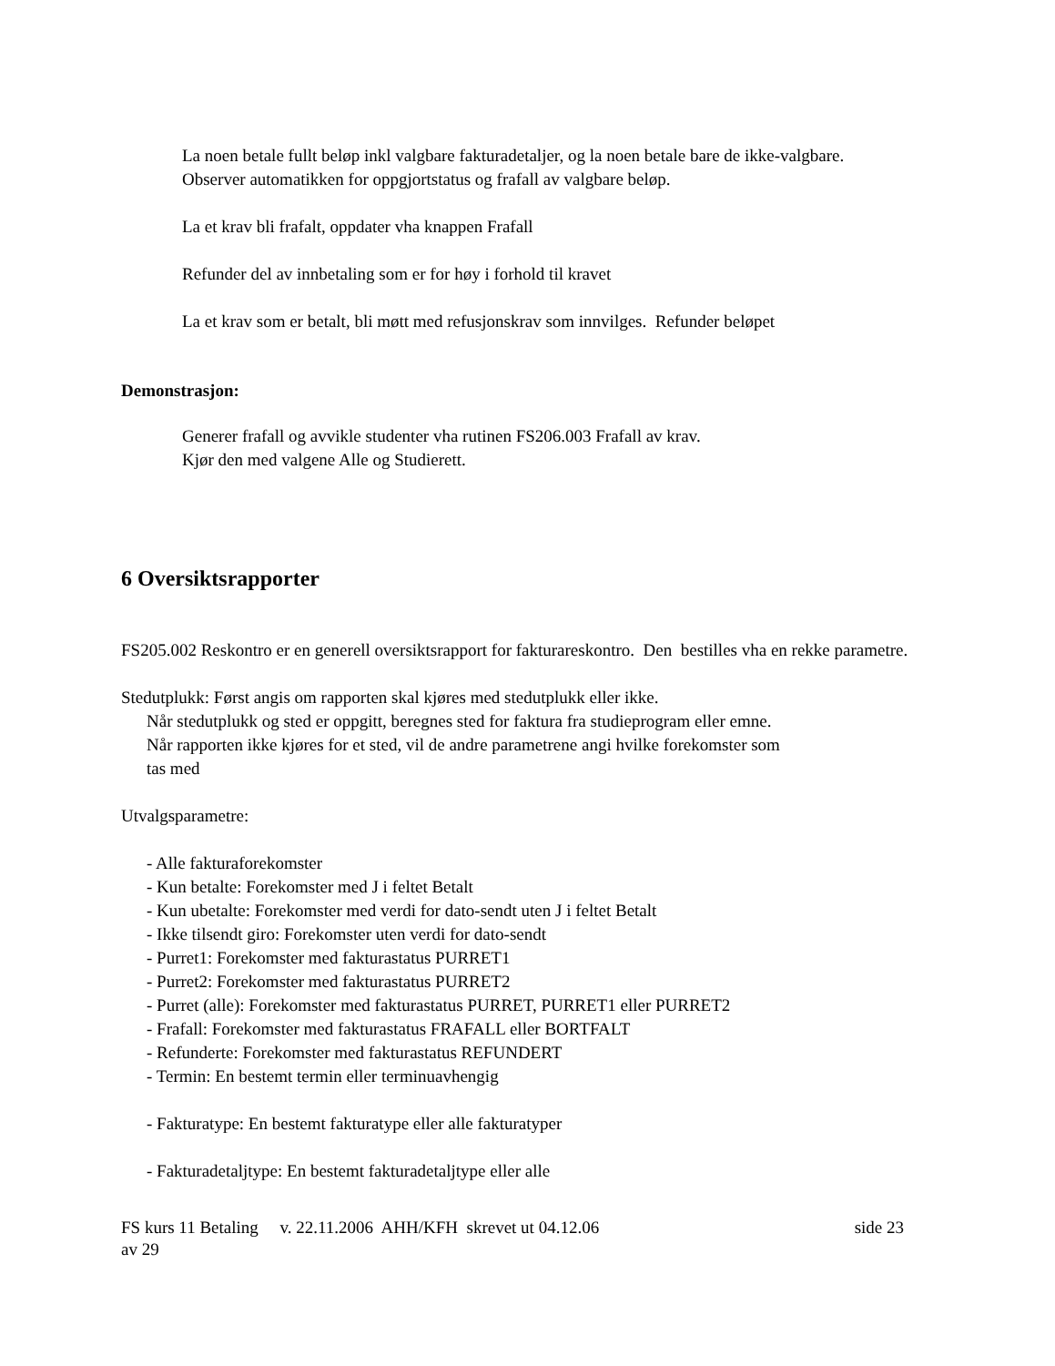La noen betale fullt beløp inkl valgbare fakturadetaljer, og la noen betale bare de ikke-valgbare.
Observer automatikken for oppgjortstatus og frafall av valgbare beløp.
La et krav bli frafalt, oppdater vha knappen Frafall
Refunder del av innbetaling som er for høy i forhold til kravet
La et krav som er betalt, bli møtt med refusjonskrav som innvilges. Refunder beløpet
Demonstrasjon:
Generer frafall og avvikle studenter vha rutinen FS206.003 Frafall av krav.
Kjør den med valgene Alle og Studierett.
6 Oversiktsrapporter
FS205.002 Reskontro er en generell oversiktsrapport for fakturareskontro. Den bestilles vha en rekke parametre.
Stedutplukk: Først angis om rapporten skal kjøres med stedutplukk eller ikke.
Når stedutplukk og sted er oppgitt, beregnes sted for faktura fra studieprogram eller emne.
Når rapporten ikke kjøres for et sted, vil de andre parametrene angi hvilke forekomster som
tas med
Utvalgsparametre:
- Alle fakturaforekomster
- Kun betalte: Forekomster med J i feltet Betalt
- Kun ubetalte: Forekomster med verdi for dato-sendt uten J i feltet Betalt
- Ikke tilsendt giro: Forekomster uten verdi for dato-sendt
- Purret1: Forekomster med fakturastatus PURRET1
- Purret2: Forekomster med fakturastatus PURRET2
- Purret (alle): Forekomster med fakturastatus PURRET, PURRET1 eller PURRET2
- Frafall: Forekomster med fakturastatus FRAFALL eller BORTFALT
- Refunderte: Forekomster med fakturastatus REFUNDERT
- Termin: En bestemt termin eller terminuavhengig
- Fakturatype: En bestemt fakturatype eller alle fakturatyper
- Fakturadetaljtype: En bestemt fakturadetaljtype eller alle
FS kurs 11 Betaling v. 22.11.2006 AHH/KFH skrevet ut 04.12.06 side 23
av 29